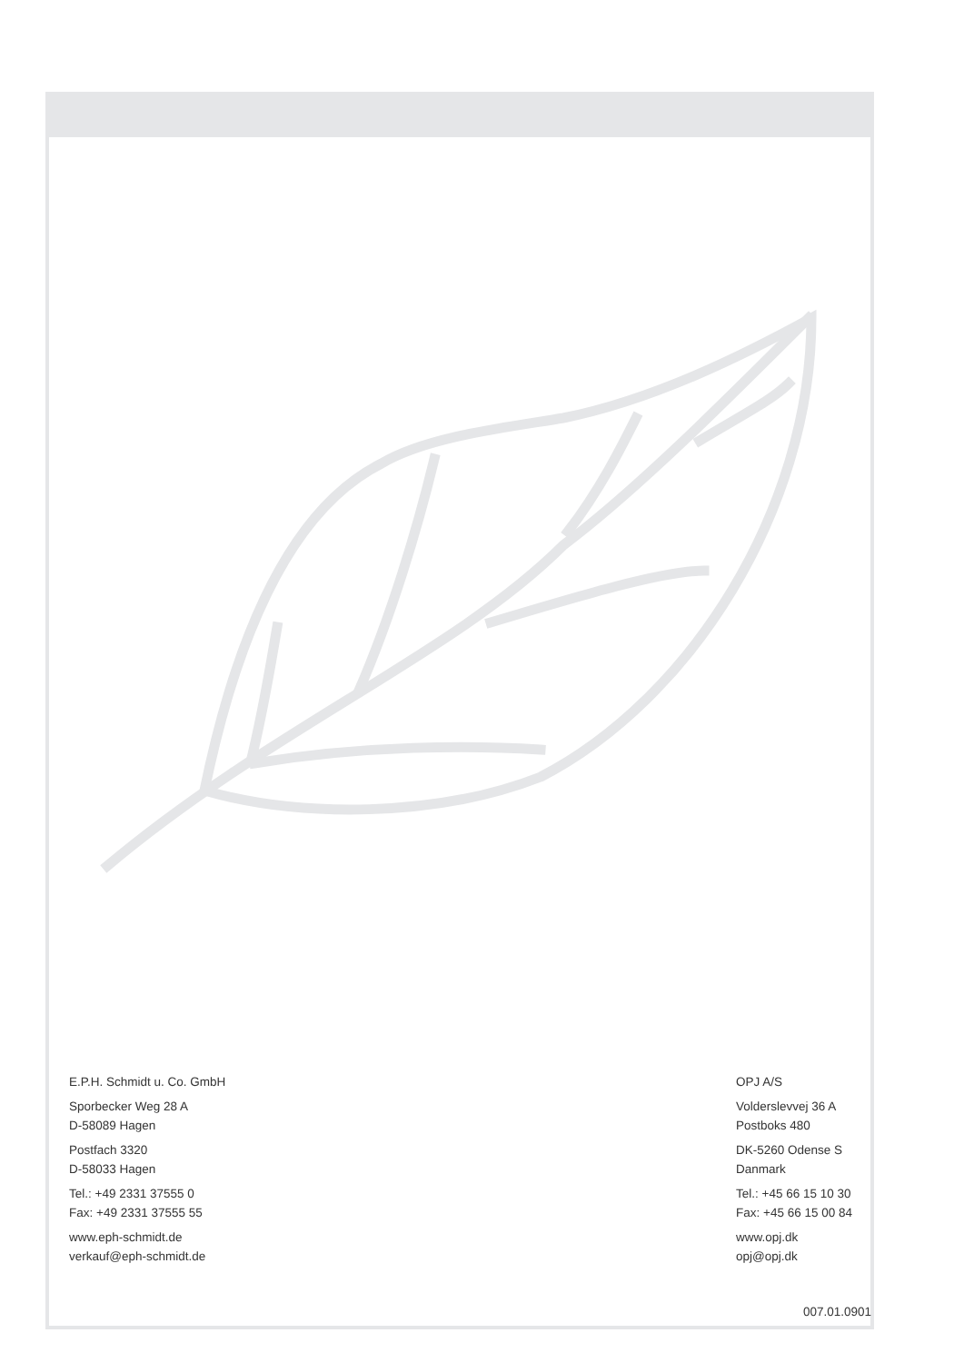E.P.H. Schmidt u. Co. GmbH
Sporbecker Weg 28 A
D-58089 Hagen
Postfach 3320
D-58033 Hagen
Tel.: +49 2331 37555 0
Fax: +49 2331 37555 55
www.eph-schmidt.de
verkauf@eph-schmidt.de
OPJ A/S
Volderslevvej 36 A
Postboks 480
DK-5260 Odense S
Danmark
Tel.: +45 66 15 10 30
Fax: +45 66 15 00 84
www.opj.dk
opj@opj.dk
007.01.0901